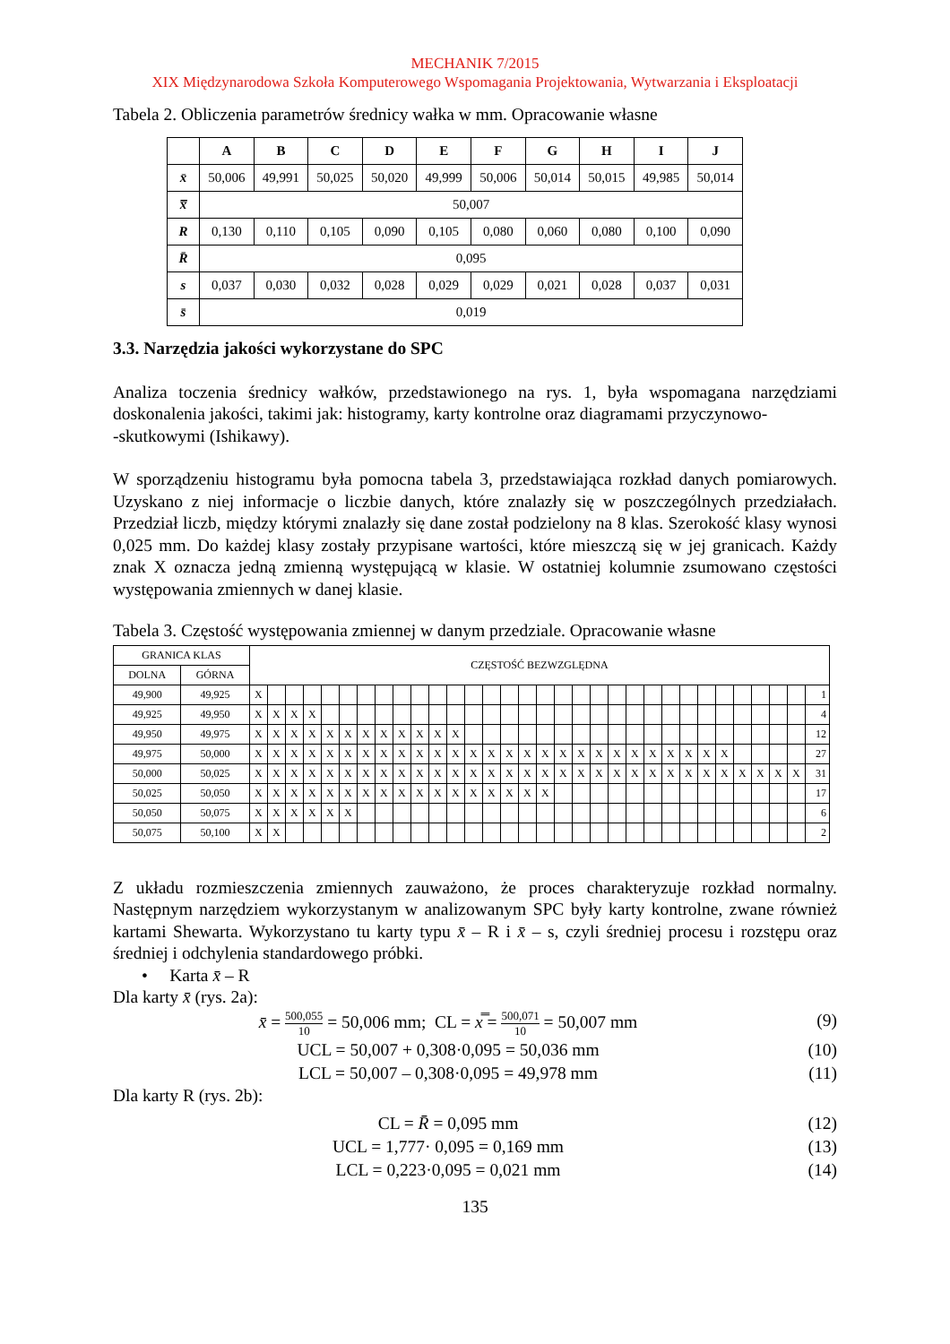MECHANIK 7/2015
XIX Międzynarodowa Szkoła Komputerowego Wspomagania Projektowania, Wytwarzania i Eksploatacji
Tabela 2. Obliczenia parametrów średnicy wałka w mm. Opracowanie własne
| | A | B | C | D | E | F | G | H | I | J |
| --- | --- | --- | --- | --- | --- | --- | --- | --- | --- | --- |
| x̄ | 50,006 | 49,991 | 50,025 | 50,020 | 49,999 | 50,006 | 50,014 | 50,015 | 49,985 | 50,014 |
| x̿ | 50,007 | | | | | | | | | |
| R | 0,130 | 0,110 | 0,105 | 0,090 | 0,105 | 0,080 | 0,060 | 0,080 | 0,100 | 0,090 |
| R̄ | 0,095 | | | | | | | | | |
| s | 0,037 | 0,030 | 0,032 | 0,028 | 0,029 | 0,029 | 0,021 | 0,028 | 0,037 | 0,031 |
| s̄ | 0,019 | | | | | | | | | |
3.3. Narzędzia jakości wykorzystane do SPC
Analiza toczenia średnicy wałków, przedstawionego na rys. 1, była wspomagana narzędziami doskonalenia jakości, takimi jak: histogramy, karty kontrolne oraz diagramami przyczynowo-
-skutkowymi (Ishikawy).
W sporządzeniu histogramu była pomocna tabela 3, przedstawiająca rozkład danych pomiarowych. Uzyskano z niej informacje o liczbie danych, które znalazły się w poszczególnych przedziałach. Przedział liczb, między którymi znalazły się dane został podzielony na 8 klas. Szerokość klasy wynosi 0,025 mm. Do każdej klasy zostały przypisane wartości, które mieszczą się w jej granicach. Każdy znak X oznacza jedną zmienną występującą w klasie. W ostatniej kolumnie zsumowano częstości występowania zmiennych w danej klasie.
Tabela 3. Częstość występowania zmiennej w danym przedziale. Opracowanie własne
| GRANICA KLAS | | CZĘSTOŚĆ BEZWZGLĘDNA | | | | | | | | | | | | | | | | | | | | | | | | | | | | | | | |
| DOLNA | GÓRNA | | | | | | | | | | | | | | | | | | | | | | | | | | | | | | | | |
| 49,900 | 49,925 | X | | | | | | | | | | | | | | | | | | | | | | | | | | | | | | | 1 |
| 49,925 | 49,950 | X | X | X | X | | | | | | | | | | | | | | | | | | | | | | | | | | | | 4 |
| 49,950 | 49,975 | X | X | X | X | X | X | X | X | X | X | X | X | | | | | | | | | | | | | | | | | | | | 12 |
| 49,975 | 50,000 | X | X | X | X | X | X | X | X | X | X | X | X | X | X | X | X | X | X | X | X | X | X | X | X | X | X | X | | | | | 27 |
| 50,000 | 50,025 | X | X | X | X | X | X | X | X | X | X | X | X | X | X | X | X | X | X | X | X | X | X | X | X | X | X | X | X | X | X | X | 31 |
| 50,025 | 50,050 | X | X | X | X | X | X | X | X | X | X | X | X | X | X | X | X | X | | | | | | | | | | | | | | | 17 |
| 50,050 | 50,075 | X | X | X | X | X | X | | | | | | | | | | | | | | | | | | | | | | | | | | 6 |
| 50,075 | 50,100 | X | X | | | | | | | | | | | | | | | | | | | | | | | | | | | | | | 2 |
Z układu rozmieszczenia zmiennych zauważono, że proces charakteryzuje rozkład normalny. Następnym narzędziem wykorzystanym w analizowanym SPC były karty kontrolne, zwane również kartami Shewarta. Wykorzystano tu karty typu x̄ – R i x̄ – s, czyli średniej procesu i rozstępu oraz średniej i odchylenia standardowego próbki.
• Karta x̄ – R
Dla karty x̄ (rys. 2a):
x̄ = 500,055 10 = 50,006 mm; CL = x̿ = 500,071 10 = 50,007 mm
(9)
UCL = 50,007 + 0,308·0,095 = 50,036 mm
(10)
LCL = 50,007 – 0,308·0,095 = 49,978 mm
(11)
Dla karty R (rys. 2b):
CL = R̄ = 0,095 mm (12)
UCL = 1,777· 0,095 = 0,169 mm (13)
LCL = 0,223·0,095 = 0,021 mm (14)
135